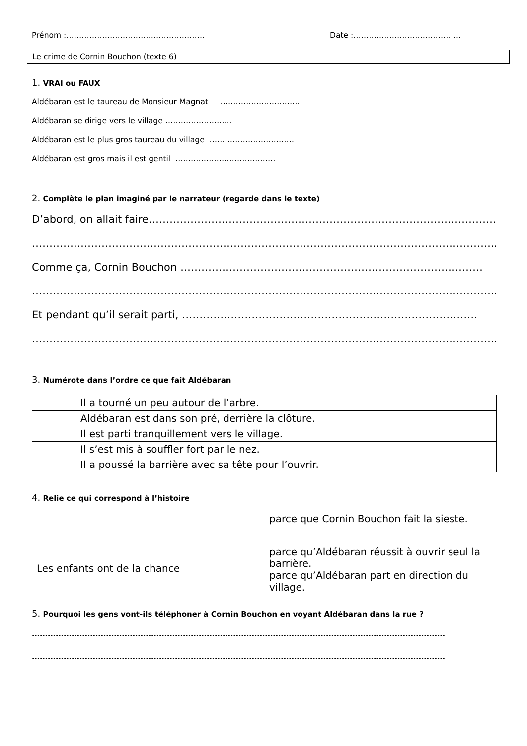Prénom :……………………………………………… Date :……………………………………
Le crime de Cornin Bouchon (texte 6)
1. VRAI ou FAUX
Aldébaran est le taureau de Monsieur Magnat …………………………..
Aldébaran se dirige vers le village ……………………..
Aldébaran est le plus gros taureau du village ……………………………
Aldébaran est gros mais il est gentil …………………………………
2. Complète le plan imaginé par le narrateur (regarde dans le texte)
D’abord, on allait faire………………………………………………………………………………………….
……………………………………………………………………………………………………………………..
Comme ça, Cornin Bouchon ……………………………………………………………………………
……………………………………………………………………………………………………………………..
Et pendant qu’il serait parti, ………………………………………………………………………….
……………………………………………………………………………………………………………………..
3. Numérote dans l’ordre ce que fait Aldébaran
| | Il a tourné un peu autour de l’arbre. |
| | Aldébaran est dans son pré, derrière la clôture. |
| | Il est parti tranquillement vers le village. |
| | Il s’est mis à souffler fort par le nez. |
| | Il a poussé la barrière avec sa tête pour l’ouvrir. |
4. Relie ce qui correspond à l’histoire
Les enfants ont de la chance
parce que Cornin Bouchon fait la sieste.
parce qu’Aldébaran réussit à ouvrir seul la barrière.
parce qu’Aldébaran part en direction du village.
5. Pourquoi les gens vont-ils téléphoner à Cornin Bouchon en voyant Aldébaran dans la rue ?
…………………………………………………………………………………………………………………………………………
…………………………………………………………………………………………………………………………………………